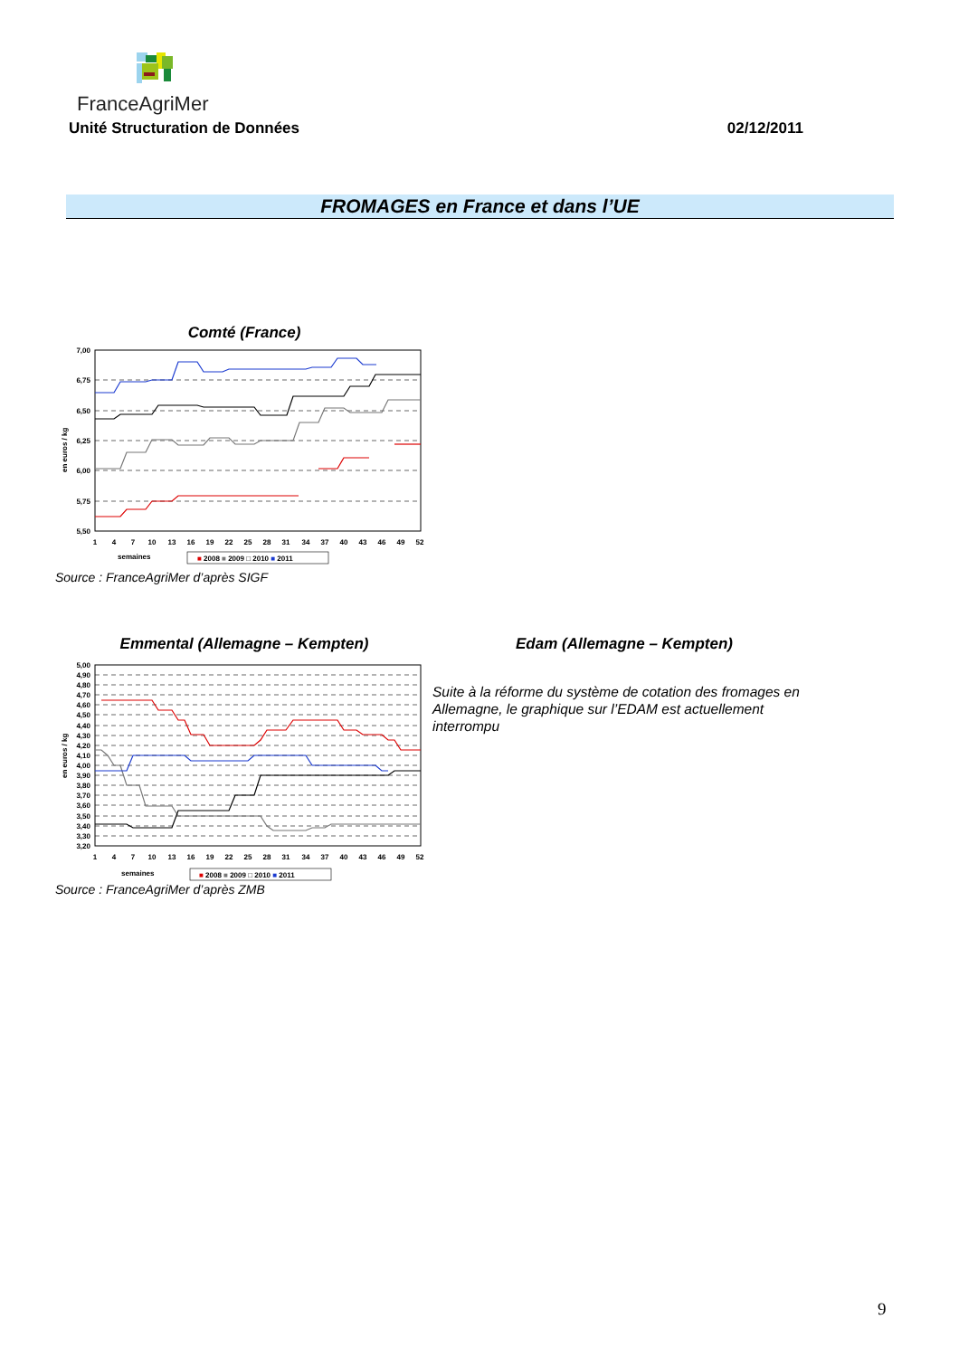FranceAgriMer
Unité Structuration de Données 02/12/2011
FROMAGES en France et dans l’UE
Comté (France)
7,00
6,75
6,50
6,25
6,00
5,75
5,50
en euros / kg
1
4
7
10
13
16
19
22
25
28
31
34
37
40
43
46
49
52
semaines
■ 2008 ■ 2009 □ 2010 ■ 2011
Source : FranceAgriMer d’après SIGF
Emmental (Allemagne – Kempten) Edam (Allemagne – Kempten)
5,00
4,90
4,80
4,70
4,60
4,50
4,40
4,30
4,20
4,10
4,00
3,90
3,80
3,70
3,60
3,50
3,40
3,30
3,20
en euros / kg
1
4
7
10
13
16
19
22
25
28
31
34
37
40
43
46
49
52
semaines
■ 2008 ■ 2009 □ 2010 ■ 2011
Suite à la réforme du système de cotation des fromages en Allemagne, le graphique sur l’EDAM est actuellement interrompu
Source : FranceAgriMer d’après ZMB
9